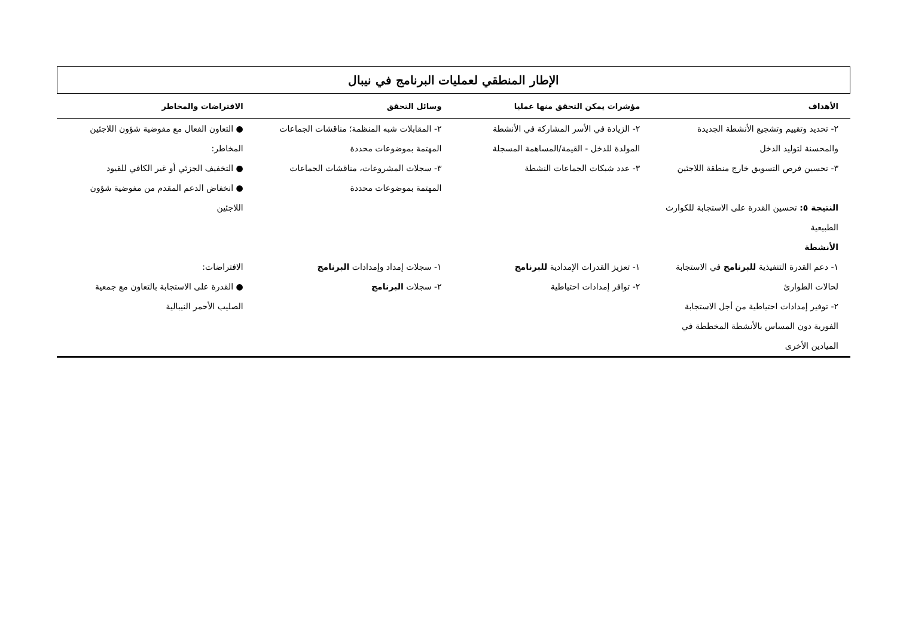الإطار المنطقي لعمليات البرنامج في نيبال
| الأهداف | مؤشرات يمكن التحقق منها عمليا | وسائل التحقق | الافتراضات والمخاطر |
| --- | --- | --- | --- |
| ٢- تحديد وتقييم وتشجيع الأنشطة الجديدة والمحسنة لتوليد الدخل ٣- تحسين فرص التسويق خارج منطقة اللاجئين النتيجة ٥: تحسين القدرة على الاستجابة للكوارث الطبيعية الأنشطة | ٢- الزيادة في الأسر المشاركة في الأنشطة المولدة للدخل - القيمة/المساهمة المسجلة ٣- عدد شبكات الجماعات النشطة | ٢- المقابلات شبه المنظمة؛ مناقشات الجماعات المهتمة بموضوعات محددة ٣- سجلات المشروعات، مناقشات الجماعات المهتمة بموضوعات محددة | ● التعاون الفعال مع مفوضية شؤون اللاجئين المخاطر: ● التخفيف الجزئي أو غير الكافي للقيود ● انخفاض الدعم المقدم من مفوضية شؤون اللاجئين |
| ١- دعم القدرة التنفيذية للبرنامج في الاستجابة لحالات الطوارئ ٢- توفير إمدادات احتياطية من أجل الاستجابة الفورية دون المساس بالأنشطة المخططة في الميادين الأخرى | ١- تعزيز القدرات الإمدادية للبرنامج ٢- توافر إمدادات احتياطية | ١- سجلات إمداد وإمدادات البرنامج ٢- سجلات البرنامج | الافتراضات: ● القدرة على الاستجابة بالتعاون مع جمعية الصليب الأحمر النيبالية |